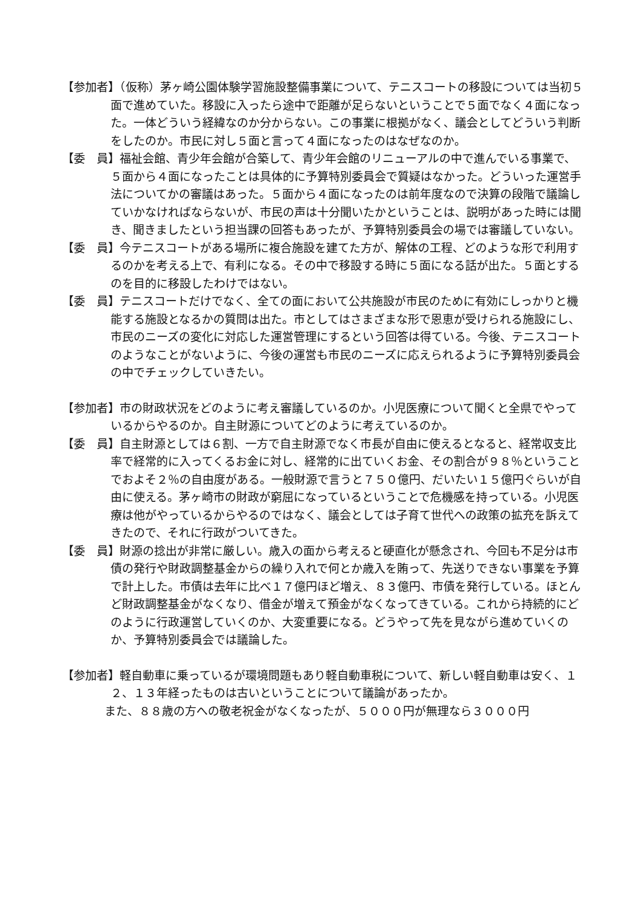【参加者】（仮称）茅ヶ崎公園体験学習施設整備事業について、テニスコートの移設については当初５面で進めていた。移設に入ったら途中で距離が足らないということで５面でなく４面になった。一体どういう経緯なのか分からない。この事業に根拠がなく、議会としてどういう判断をしたのか。市民に対し５面と言って４面になったのはなぜなのか。
【委　員】福祉会館、青少年会館が合築して、青少年会館のリニューアルの中で進んでいる事業で、５面から４面になったことは具体的に予算特別委員会で質疑はなかった。どういった運営手法についてかの審議はあった。５面から４面になったのは前年度なので決算の段階で議論していかなければならないが、市民の声は十分聞いたかということは、説明があった時には聞き、聞きましたという担当課の回答もあったが、予算特別委員会の場では審議していない。
【委　員】今テニスコートがある場所に複合施設を建てた方が、解体の工程、どのような形で利用するのかを考える上で、有利になる。その中で移設する時に５面になる話が出た。５面とするのを目的に移設したわけではない。
【委　員】テニスコートだけでなく、全ての面において公共施設が市民のために有効にしっかりと機能する施設となるかの質問は出た。市としてはさまざまな形で恩恵が受けられる施設にし、市民のニーズの変化に対応した運営管理にするという回答は得ている。今後、テニスコートのようなことがないように、今後の運営も市民のニーズに応えられるように予算特別委員会の中でチェックしていきたい。
【参加者】市の財政状況をどのように考え審議しているのか。小児医療について聞くと全県でやっているからやるのか。自主財源についてどのように考えているのか。
【委　員】自主財源としては６割、一方で自主財源でなく市長が自由に使えるとなると、経常収支比率で経常的に入ってくるお金に対し、経常的に出ていくお金、その割合が９８％ということでおよそ２％の自由度がある。一般財源で言うと７５０億円、だいたい１５億円ぐらいが自由に使える。茅ヶ崎市の財政が窮屈になっているということで危機感を持っている。小児医療は他がやっているからやるのではなく、議会としては子育て世代への政策の拡充を訴えてきたので、それに行政がついてきた。
【委　員】財源の捻出が非常に厳しい。歳入の面から考えると硬直化が懸念され、今回も不足分は市債の発行や財政調整基金からの繰り入れで何とか歳入を賄って、先送りできない事業を予算で計上した。市債は去年に比べ１７億円ほど増え、８３億円、市債を発行している。ほとんど財政調整基金がなくなり、借金が増えて預金がなくなってきている。これから持続的にどのように行政運営していくのか、大変重要になる。どうやって先を見ながら進めていくのか、予算特別委員会では議論した。
【参加者】軽自動車に乗っているが環境問題もあり軽自動車税について、新しい軽自動車は安く、１２、１３年経ったものは古いということについて議論があったか。
また、８８歳の方への敬老祝金がなくなったが、５０００円が無理なら３０００円